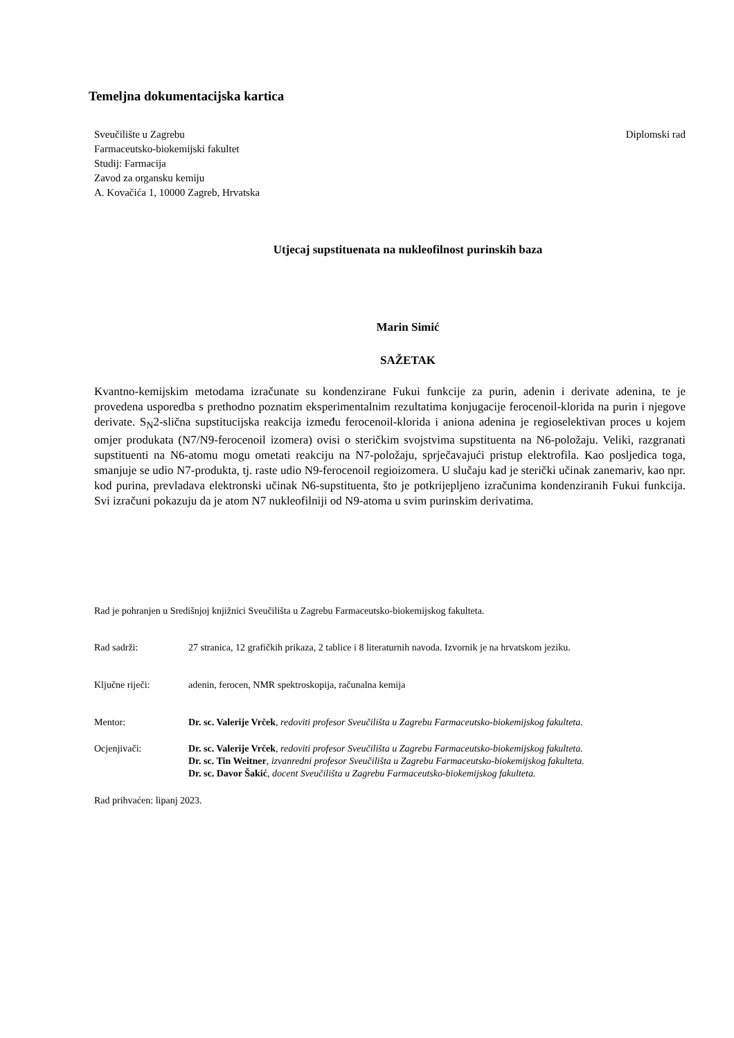Temeljna dokumentacijska kartica
Sveučilište u Zagrebu
Farmaceutsko-biokemijski fakultet
Studij: Farmacija
Zavod za organsku kemiju
A. Kovačića 1, 10000 Zagreb, Hrvatska
Diplomski rad
Utjecaj supstituenata na nukleofilnost purinskih baza
Marin Simić
SAŽETAK
Kvantno-kemijskim metodama izračunate su kondenzirane Fukui funkcije za purin, adenin i derivate adenina, te je provedena usporedba s prethodno poznatim eksperimentalnim rezultatima konjugacije ferocenoil-klorida na purin i njegove derivate. S<sub>N</sub>2-slična supstitucijska reakcija između ferocenoil-klorida i aniona adenina je regioselektivan proces u kojem omjer produkata (N7/N9-ferocenoil izomera) ovisi o steričkim svojstvima supstituenta na N6-položaju. Veliki, razgranati supstituenti na N6-atomu mogu ometati reakciju na N7-položaju, sprječavajući pristup elektrofila. Kao posljedica toga, smanjuje se udio N7-produkta, tj. raste udio N9-ferocenoil regioizomera. U slučaju kad je sterički učinak zanemariv, kao npr. kod purina, prevladava elektronski učinak N6-supstituenta, što je potkrijepljeno izračunima kondenziranih Fukui funkcija. Svi izračuni pokazuju da je atom N7 nukleofilniji od N9-atoma u svim purinskim derivatima.
Rad je pohranjen u Središnjoj knjižnici Sveučilišta u Zagrebu Farmaceutsko-biokemijskog fakulteta.
Rad sadrži: 27 stranica, 12 grafičkih prikaza, 2 tablice i 8 literaturnih navoda. Izvornik je na hrvatskom jeziku.
Ključne riječi: adenin, ferocen, NMR spektroskopija, računalna kemija
Mentor: Dr. sc. Valerije Vrček, redoviti profesor Sveučilišta u Zagrebu Farmaceutsko-biokemijskog fakulteta.
Ocjenjivači: Dr. sc. Valerije Vrček, redoviti profesor Sveučilišta u Zagrebu Farmaceutsko-biokemijskog fakulteta.
Dr. sc. Tin Weitner, izvanredni profesor Sveučilišta u Zagrebu Farmaceutsko-biokemijskog fakulteta.
Dr. sc. Davor Šakić, docent Sveučilišta u Zagrebu Farmaceutsko-biokemijskog fakulteta.
Rad prihvaćen: lipanj 2023.